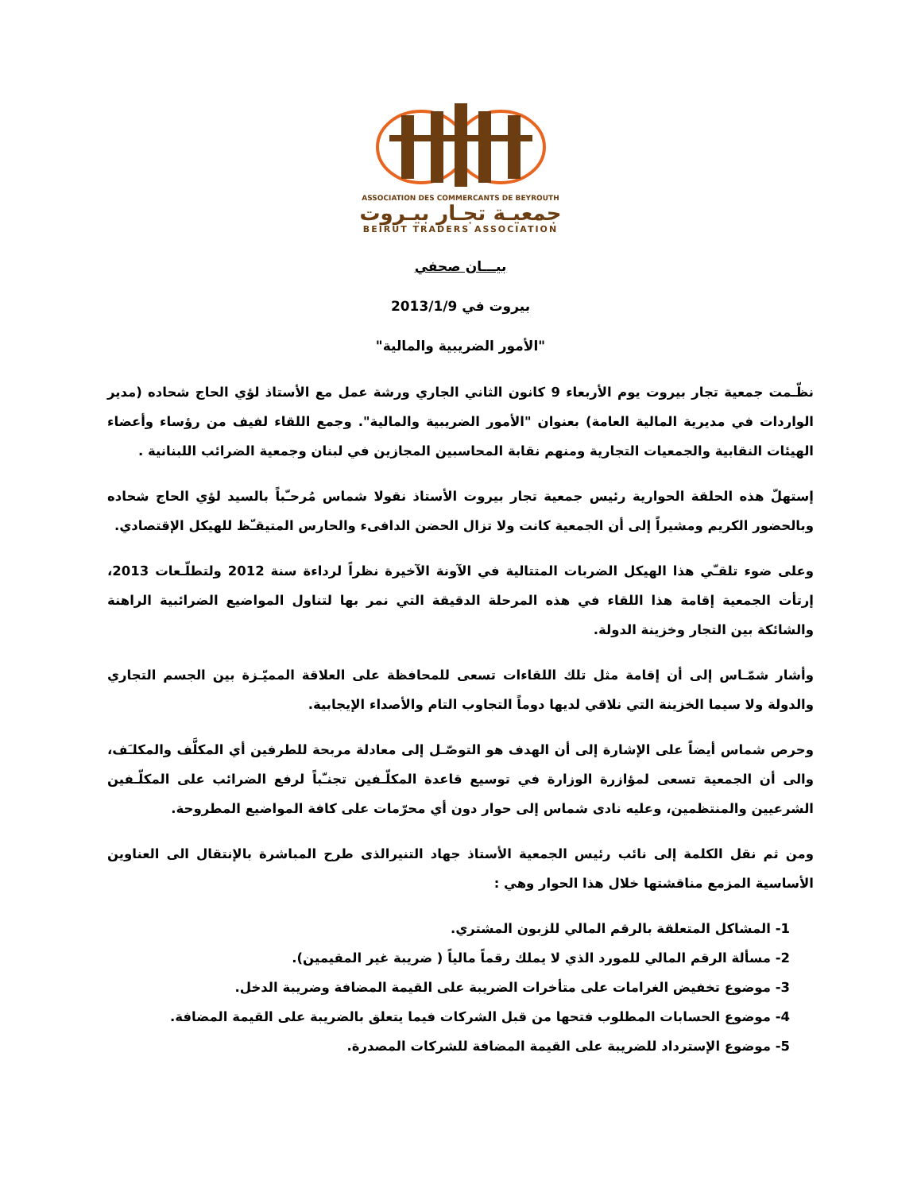ASSOCIATION DES COMMERCANTS DE BEYROUTH
جمعيـة تجـار بيـروت
BEIRUT TRADERS ASSOCIATION
بيـــان صحفي
بيروت في 2013/1/9
"الأمور الضريبية والمالية"
نظّـمت جمعية تجار بيروت يوم الأربعاء 9 كانون الثاني الجاري ورشة عمل مع الأستاذ لؤي الحاج شحاده (مدير الواردات في مديرية المالية العامة) بعنوان "الأمور الضريبية والمالية". وجمع اللقاء لفيف من رؤساء وأعضاء الهيئات النقابية والجمعيات التجارية ومنهم نقابة المحاسبين المجازين في لبنان وجمعية الضرائب اللبنانية .
إستهلّ هذه الحلقة الحوارية رئيس جمعية تجار بيروت الأستاذ نقولا شماس مُرحـّباً بالسيد لؤي الحاج شحاده وبالحضور الكريم ومشيراً إلى أن الجمعية كانت ولا تزال الحضن الدافىء والحارس المتيقـّظ للهيكل الإقتصادي.
وعلى ضوء تلقـّي هذا الهيكل الضربات المتتالية في الآونة الآخيرة نظراً لرداءة سنة 2012 ولتطلّـعات 2013، إرتأت الجمعية إقامة هذا اللقاء في هذه المرحلة الدقيقة التي نمر بها لتناول المواضيع الضرائبية الراهنة والشائكة بين التجار وخزينة الدولة.
وأشار شمّـاس إلى أن إقامة مثل تلك اللقاءات تسعى للمحافظة على العلاقة المميّـزة بين الجسم التجاري والدولة ولا سيما الخزينة التي نلاقي لديها دوماً التجاوب التام والأصداء الإيجابية.
وحرص شماس أيضاً على الإشارة إلى أن الهدف هو التوصّـل إلى معادلة مربحة للطرفين أي المكلَّف والمكلـَف، والى أن الجمعية تسعى لمؤازرة الوزارة في توسيع قاعدة المكلّـفين تجنـّباً لرفع الضرائب على المكلّـفين الشرعيين والمنتظمين، وعليه نادى شماس إلى حوار دون أي محرّمات على كافة المواضيع المطروحة.
ومن ثم نقل الكلمة إلى نائب رئيس الجمعية الأستاذ جهاد التنيرالذى طرح المباشرة بالإنتقال الى العناوين الأساسية المزمع مناقشتها خلال هذا الحوار وهي :
1- المشاكل المتعلقة بالرقم المالي للزبون المشتري.
2- مسألة الرقم المالي للمورد الذي لا يملك رقماً مالياً ( ضريبة غير المقيمين).
3- موضوع تخفيض الغرامات على متأخرات الضريبة على القيمة المضافة وضريبة الدخل.
4- موضوع الحسابات المطلوب فتحها من قبل الشركات فيما يتعلق بالضريبة على القيمة المضافة.
5- موضوع الإسترداد للضريبة على القيمة المضافة للشركات المصدرة.